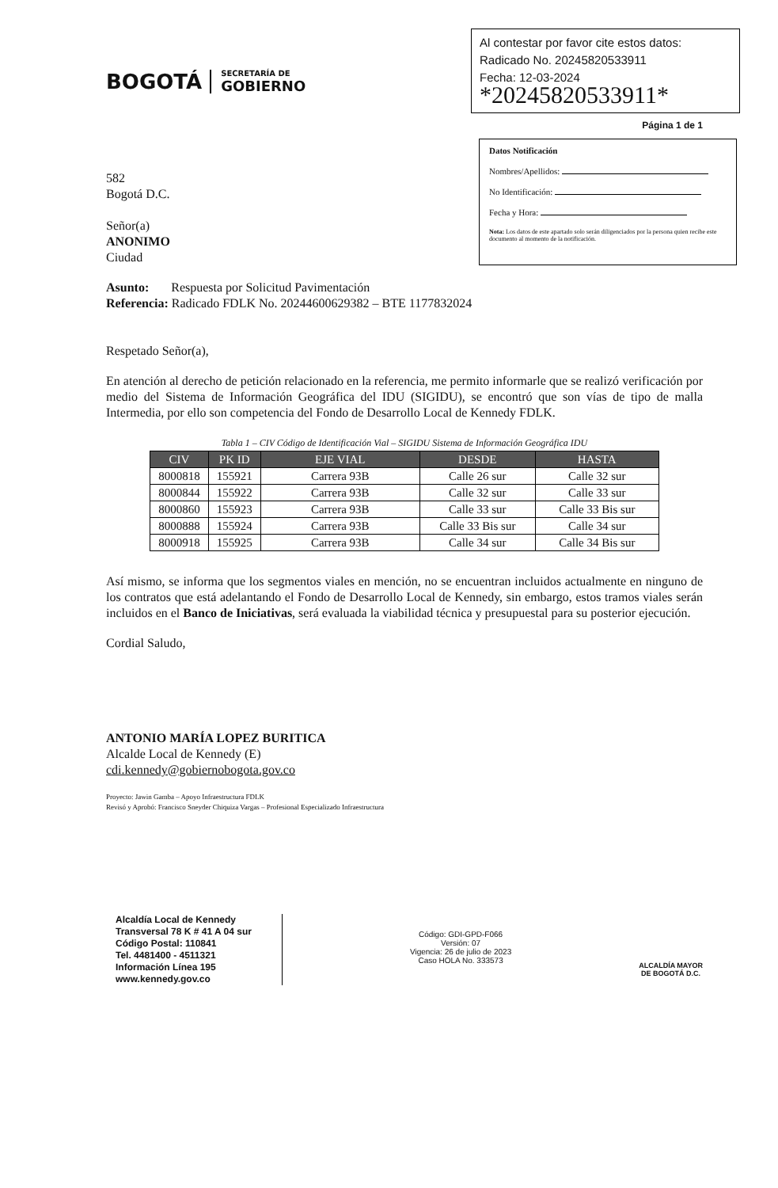BOGOTÁ
SECRETARÍA DE
GOBIERNO
Al contestar por favor cite estos datos:
Radicado No. 20245820533911
Fecha: 12-03-2024
*20245820533911*
Página 1 de 1
582
Bogotá D.C.
Señor(a)
ANONIMO
Ciudad
Datos Notificación
Nombres/Apellidos:
No Identificación:
Fecha y Hora:
Nota: Los datos de este apartado solo serán diligenciados por la persona quien recibe este documento al momento de la notificación.
Asunto: Respuesta por Solicitud Pavimentación
Referencia: Radicado FDLK No. 20244600629382 – BTE 1177832024
Respetado Señor(a),
En atención al derecho de petición relacionado en la referencia, me permito informarle que se realizó verificación por medio del Sistema de Información Geográfica del IDU (SIGIDU), se encontró que son vías de tipo de malla Intermedia, por ello son competencia del Fondo de Desarrollo Local de Kennedy FDLK.
Tabla 1 – CIV Código de Identificación Vial – SIGIDU Sistema de Información Geográfica IDU
| CIV | PK ID | EJE VIAL | DESDE | HASTA |
| --- | --- | --- | --- | --- |
| 8000818 | 155921 | Carrera 93B | Calle 26 sur | Calle 32 sur |
| 8000844 | 155922 | Carrera 93B | Calle 32 sur | Calle 33 sur |
| 8000860 | 155923 | Carrera 93B | Calle 33 sur | Calle 33 Bis sur |
| 8000888 | 155924 | Carrera 93B | Calle 33 Bis sur | Calle 34 sur |
| 8000918 | 155925 | Carrera 93B | Calle 34 sur | Calle 34 Bis sur |
Así mismo, se informa que los segmentos viales en mención, no se encuentran incluidos actualmente en ninguno de los contratos que está adelantando el Fondo de Desarrollo Local de Kennedy, sin embargo, estos tramos viales serán incluidos en el Banco de Iniciativas, será evaluada la viabilidad técnica y presupuestal para su posterior ejecución.
Cordial Saludo,
ANTONIO MARÍA LOPEZ BURITICA
Alcalde Local de Kennedy (E)
cdi.kennedy@gobiernobogota.gov.co
Proyecto: Jawin Gamba – Apoyo Infraestructura FDLK
Revisó y Aprobó: Francisco Sneyder Chiquiza Vargas – Profesional Especializado Infraestructura
Alcaldía Local de Kennedy
Transversal 78 K # 41 A 04 sur
Código Postal: 110841
Tel. 4481400 - 4511321
Información Línea 195
www.kennedy.gov.co
Código: GDI-GPD-F066
Versión: 07
Vigencia: 26 de julio de 2023
Caso HOLA No. 333573
ALCALDÍA MAYOR
DE BOGOTÁ D.C.